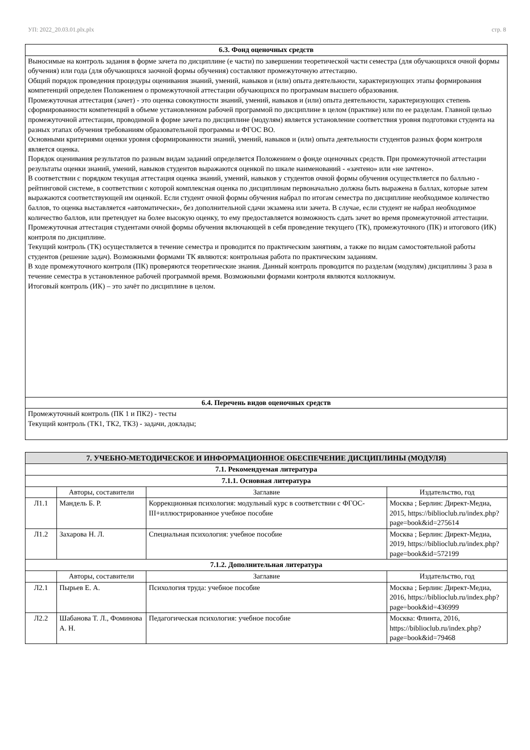УП: 2022_20.03.01.plx.plx стр. 8
| 6.3. Фонд оценочных средств |
| --- |
| Выносимые на контроль задания в форме зачета по дисциплине (е части) по завершении теоретической части семестра (для обучающихся очной формы обучения) или года (для обучающихся заочной формы обучения) составляют промежуточную аттестацию. Общий порядок проведения процедуры оценивания знаний, умений, навыков и (или) опыта деятельности, характеризующих этапы формирования компетенций определен Положением о промежуточной аттестации обучающихся по программам высшего образования. Промежуточная аттестация (зачет) - это оценка совокупности знаний, умений, навыков и (или) опыта деятельности, характеризующих степень сформированности компетенций в объеме установленном рабочей программой по дисциплине в целом (практике) или по ее разделам. Главной целью промежуточной аттестации, проводимой в форме зачета по дисциплине (модулям) является установление соответствия уровня подготовки студента на разных этапах обучения требованиям образовательной программы и ФГОС ВО. Основными критериями оценки уровня сформированности знаний, умений, навыков и (или) опыта деятельности студентов разных форм контроля является оценка. Порядок оценивания результатов по разным видам заданий определяется Положением о фонде оценочных средств. При промежуточной аттестации результаты оценки знаний, умений, навыков студентов выражаются оценкой по шкале наименований - «зачтено» или «не зачтено». В соответствии с порядком текущая аттестация оценка знаний, умений, навыков у студентов очной формы обучения осуществляется по балльно - рейтинговой системе, в соответствии с которой комплексная оценка по дисциплинам первоначально должна быть выражена в баллах, которые затем выражаются соответствующей им оценкой. Если студент очной формы обучения набрал по итогам семестра по дисциплине необходимое количество баллов, то оценка выставляется «автоматически», без дополнительной сдачи экзамена или зачета. В случае, если студент не набрал необходимое количество баллов, или претендует на более высокую оценку, то ему предоставляется возможность сдать зачет во время промежуточной аттестации. Промежуточная аттестация студентами очной формы обучения включающей в себя проведение текущего (ТК), промежуточного (ПК) и итогового (ИК) контроля по дисциплине. Текущий контроль (ТК) осуществляется в течение семестра и проводится по практическим занятиям, а также по видам самостоятельной работы студентов (решение задач). Возможными формами ТК являются: контрольная работа по практическим заданиям. В ходе промежуточного контроля (ПК) проверяются теоретические знания. Данный контроль проводится по разделам (модулям) дисциплины 3 раза в течение семестра в установленное рабочей программой время. Возможными формами контроля являются коллоквиум. Итоговый контроль (ИК) – это зачёт по дисциплине в целом. |
| 6.4. Перечень видов оценочных средств |
| Промежуточный контроль (ПК 1 и ПК2) - тесты Текущий контроль (ТК1, ТК2, ТК3) - задачи, доклады; |
| 7. УЧЕБНО-МЕТОДИЧЕСКОЕ И ИНФОРМАЦИОННОЕ ОБЕСПЕЧЕНИЕ ДИСЦИПЛИНЫ (МОДУЛЯ) | | | |
| --- | --- | --- | --- |
| 7.1. Рекомендуемая литература | | | |
| 7.1.1. Основная литература | | | |
| | Авторы, составители | Заглавие | Издательство, год |
| Л1.1 | Мандель Б. Р. | Коррекционная психология: модульный курс в соответствии с ФГОС-III+иллюстрированное учебное пособие | Москва ; Берлин: Директ-Медиа, 2015, https://biblioclub.ru/index.php?page=book&id=275614 |
| Л1.2 | Захарова Н. Л. | Специальная психология: учебное пособие | Москва ; Берлин: Директ-Медиа, 2019, https://biblioclub.ru/index.php?page=book&id=572199 |
| 7.1.2. Дополнительная литература | | | |
| | Авторы, составители | Заглавие | Издательство, год |
| Л2.1 | Пырьев Е. А. | Психология труда: учебное пособие | Москва ; Берлин: Директ-Медиа, 2016, https://biblioclub.ru/index.php?page=book&id=436999 |
| Л2.2 | Шабанова Т. Л., Фоминова А. Н. | Педагогическая психология: учебное пособие | Москва: Флинта, 2016, https://biblioclub.ru/index.php?page=book&id=79468 |